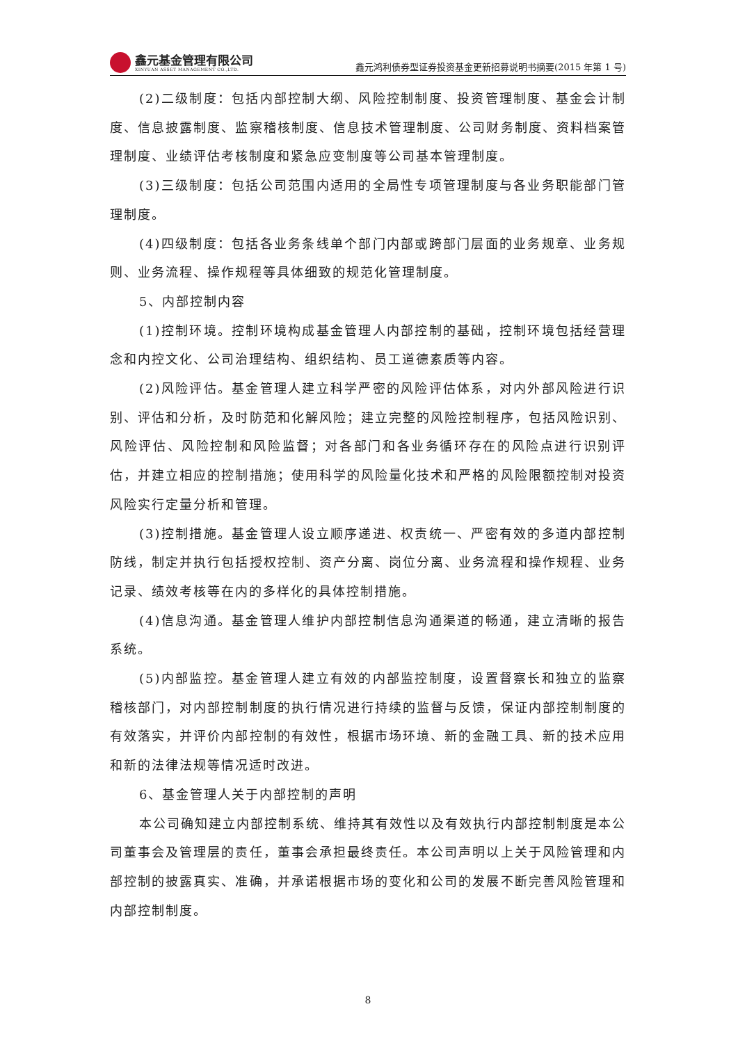鑫元基金管理有限公司
XINYUAN ASSET MANAGEMENT CO.,LTD.
鑫元鸿利债券型证券投资基金更新招募说明书摘要(2015 年第 1 号)
(2)二级制度：包括内部控制大纲、风险控制制度、投资管理制度、基金会计制度、信息披露制度、监察稽核制度、信息技术管理制度、公司财务制度、资料档案管理制度、业绩评估考核制度和紧急应变制度等公司基本管理制度。
(3)三级制度：包括公司范围内适用的全局性专项管理制度与各业务职能部门管理制度。
(4)四级制度：包括各业务条线单个部门内部或跨部门层面的业务规章、业务规则、业务流程、操作规程等具体细致的规范化管理制度。
5、内部控制内容
(1)控制环境。控制环境构成基金管理人内部控制的基础，控制环境包括经营理念和内控文化、公司治理结构、组织结构、员工道德素质等内容。
(2)风险评估。基金管理人建立科学严密的风险评估体系，对内外部风险进行识别、评估和分析，及时防范和化解风险；建立完整的风险控制程序，包括风险识别、风险评估、风险控制和风险监督；对各部门和各业务循环存在的风险点进行识别评估，并建立相应的控制措施；使用科学的风险量化技术和严格的风险限额控制对投资风险实行定量分析和管理。
(3)控制措施。基金管理人设立顺序递进、权责统一、严密有效的多道内部控制防线，制定并执行包括授权控制、资产分离、岗位分离、业务流程和操作规程、业务记录、绩效考核等在内的多样化的具体控制措施。
(4)信息沟通。基金管理人维护内部控制信息沟通渠道的畅通，建立清晰的报告系统。
(5)内部监控。基金管理人建立有效的内部监控制度，设置督察长和独立的监察稽核部门，对内部控制制度的执行情况进行持续的监督与反馈，保证内部控制制度的有效落实，并评价内部控制的有效性，根据市场环境、新的金融工具、新的技术应用和新的法律法规等情况适时改进。
6、基金管理人关于内部控制的声明
本公司确知建立内部控制系统、维持其有效性以及有效执行内部控制制度是本公司董事会及管理层的责任，董事会承担最终责任。本公司声明以上关于风险管理和内部控制的披露真实、准确，并承诺根据市场的变化和公司的发展不断完善风险管理和内部控制制度。
8